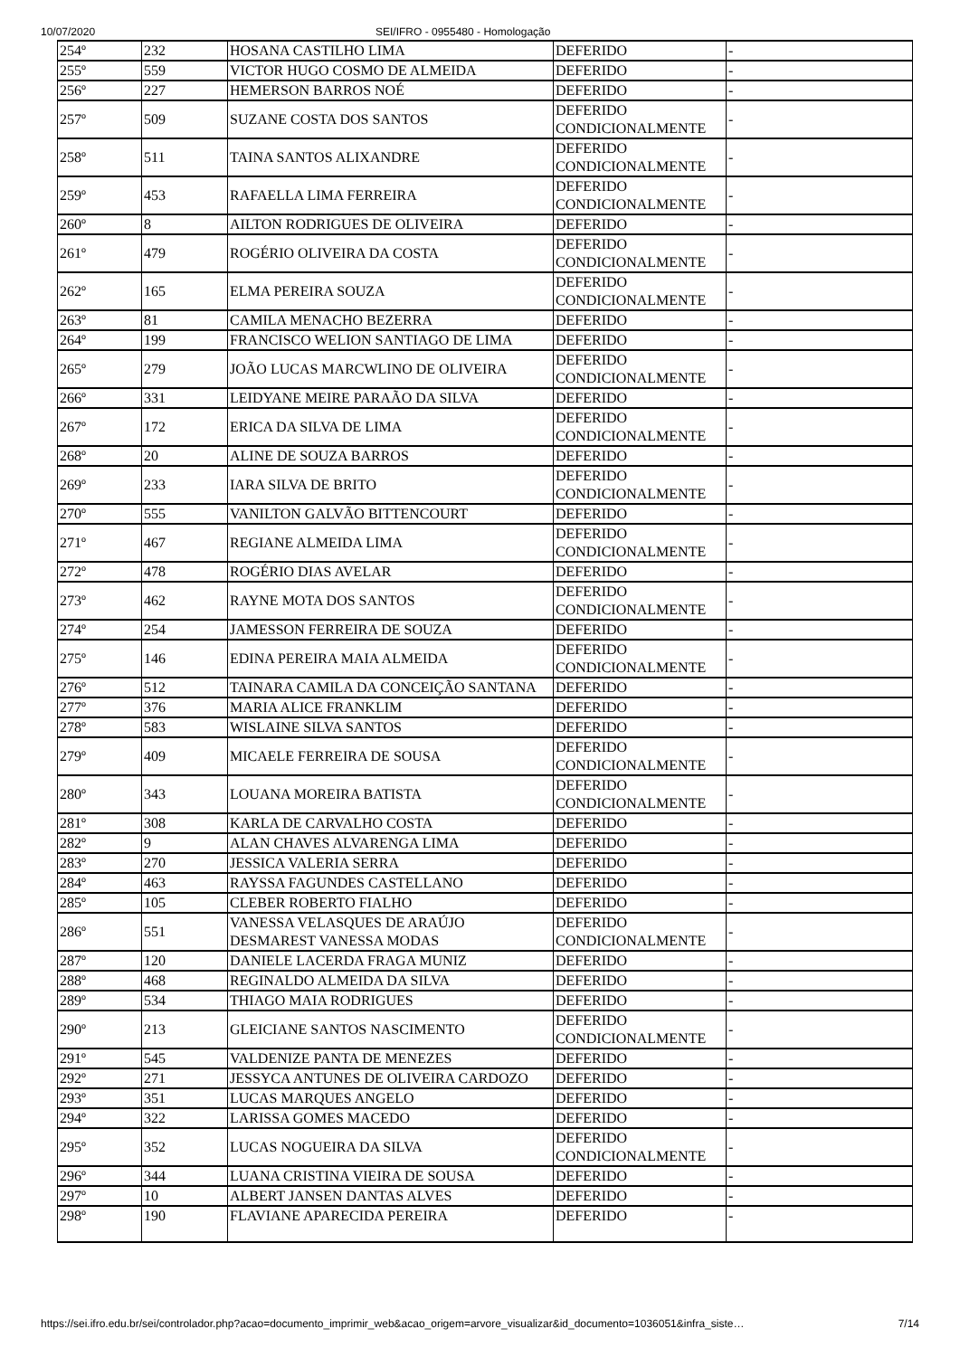10/07/2020 SEI/IFRO - 0955480 - Homologação
| 254º | 232 | HOSANA CASTILHO LIMA | DEFERIDO | - |
| 255º | 559 | VICTOR HUGO COSMO DE ALMEIDA | DEFERIDO | - |
| 256º | 227 | HEMERSON BARROS NOÉ | DEFERIDO | - |
| 257º | 509 | SUZANE COSTA DOS SANTOS | DEFERIDO CONDICIONALMENTE | - |
| 258º | 511 | TAINA SANTOS ALIXANDRE | DEFERIDO CONDICIONALMENTE | - |
| 259º | 453 | RAFAELLA LIMA FERREIRA | DEFERIDO CONDICIONALMENTE | - |
| 260º | 8 | AILTON RODRIGUES DE OLIVEIRA | DEFERIDO | - |
| 261º | 479 | ROGÉRIO OLIVEIRA DA COSTA | DEFERIDO CONDICIONALMENTE | - |
| 262º | 165 | ELMA PEREIRA SOUZA | DEFERIDO CONDICIONALMENTE | - |
| 263º | 81 | CAMILA MENACHO BEZERRA | DEFERIDO | - |
| 264º | 199 | FRANCISCO WELION SANTIAGO DE LIMA | DEFERIDO | - |
| 265º | 279 | JOÃO LUCAS MARCWLINO DE OLIVEIRA | DEFERIDO CONDICIONALMENTE | - |
| 266º | 331 | LEIDYANE MEIRE PARAÃO DA SILVA | DEFERIDO | - |
| 267º | 172 | ERICA DA SILVA DE LIMA | DEFERIDO CONDICIONALMENTE | - |
| 268º | 20 | ALINE DE SOUZA BARROS | DEFERIDO | - |
| 269º | 233 | IARA SILVA DE BRITO | DEFERIDO CONDICIONALMENTE | - |
| 270º | 555 | VANILTON GALVÃO BITTENCOURT | DEFERIDO | - |
| 271º | 467 | REGIANE ALMEIDA LIMA | DEFERIDO CONDICIONALMENTE | - |
| 272º | 478 | ROGÉRIO DIAS AVELAR | DEFERIDO | - |
| 273º | 462 | RAYNE MOTA DOS SANTOS | DEFERIDO CONDICIONALMENTE | - |
| 274º | 254 | JAMESSON FERREIRA DE SOUZA | DEFERIDO | - |
| 275º | 146 | EDINA PEREIRA MAIA ALMEIDA | DEFERIDO CONDICIONALMENTE | - |
| 276º | 512 | TAINARA CAMILA DA CONCEIÇÃO SANTANA | DEFERIDO | - |
| 277º | 376 | MARIA ALICE FRANKLIM | DEFERIDO | - |
| 278º | 583 | WISLAINE SILVA SANTOS | DEFERIDO | - |
| 279º | 409 | MICAELE FERREIRA DE SOUSA | DEFERIDO CONDICIONALMENTE | - |
| 280º | 343 | LOUANA MOREIRA BATISTA | DEFERIDO CONDICIONALMENTE | - |
| 281º | 308 | KARLA DE CARVALHO COSTA | DEFERIDO | - |
| 282º | 9 | ALAN CHAVES ALVARENGA LIMA | DEFERIDO | - |
| 283º | 270 | JESSICA VALERIA SERRA | DEFERIDO | - |
| 284º | 463 | RAYSSA FAGUNDES CASTELLANO | DEFERIDO | - |
| 285º | 105 | CLEBER ROBERTO FIALHO | DEFERIDO | - |
| 286º | 551 | VANESSA VELASQUES DE ARAÚJO DESMAREST VANESSA MODAS | DEFERIDO CONDICIONALMENTE | - |
| 287º | 120 | DANIELE LACERDA FRAGA MUNIZ | DEFERIDO | - |
| 288º | 468 | REGINALDO ALMEIDA DA SILVA | DEFERIDO | - |
| 289º | 534 | THIAGO MAIA RODRIGUES | DEFERIDO | - |
| 290º | 213 | GLEICIANE SANTOS NASCIMENTO | DEFERIDO CONDICIONALMENTE | - |
| 291º | 545 | VALDENIZE PANTA DE MENEZES | DEFERIDO | - |
| 292º | 271 | JESSYCA ANTUNES DE OLIVEIRA CARDOZO | DEFERIDO | - |
| 293º | 351 | LUCAS MARQUES ANGELO | DEFERIDO | - |
| 294º | 322 | LARISSA GOMES MACEDO | DEFERIDO | - |
| 295º | 352 | LUCAS NOGUEIRA DA SILVA | DEFERIDO CONDICIONALMENTE | - |
| 296º | 344 | LUANA CRISTINA VIEIRA DE SOUSA | DEFERIDO | - |
| 297º | 10 | ALBERT JANSEN DANTAS ALVES | DEFERIDO | - |
| 298º | 190 | FLAVIANE APARECIDA PEREIRA | DEFERIDO | - |
https://sei.ifro.edu.br/sei/controlador.php?acao=documento_imprimir_web&acao_origem=arvore_visualizar&id_documento=1036051&infra_siste… 7/14